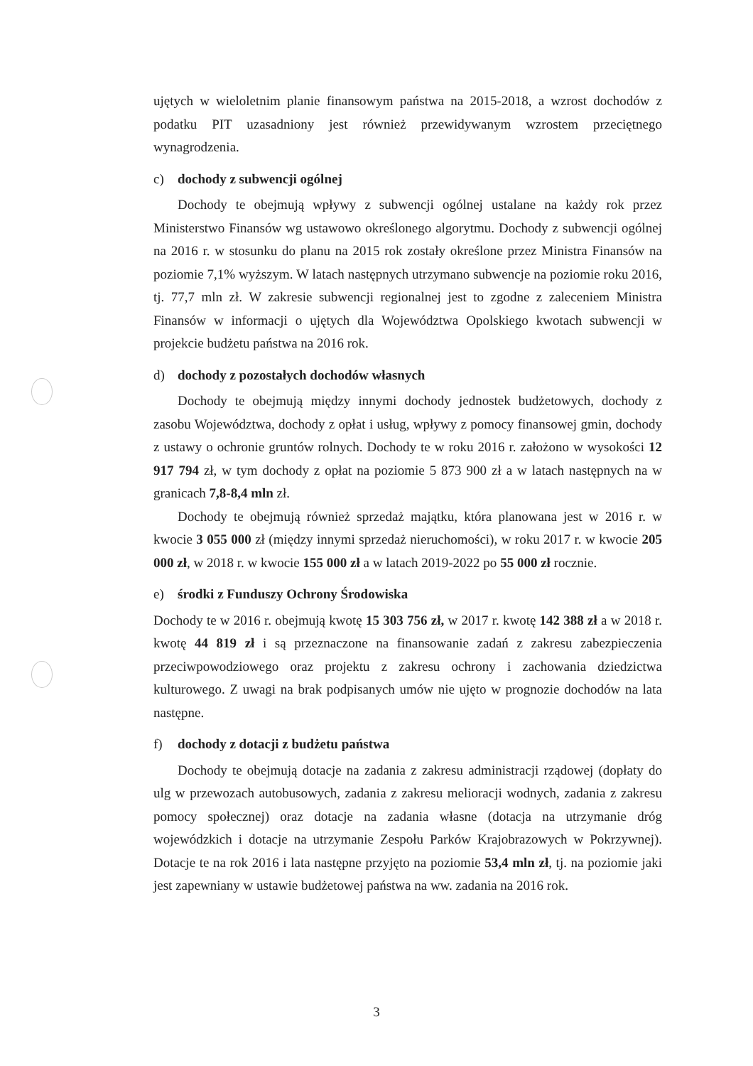ujętych w wieloletnim planie finansowym państwa na 2015-2018, a wzrost dochodów z podatku PIT uzasadniony jest również przewidywanym wzrostem przeciętnego wynagrodzenia.
c) dochody z subwencji ogólnej
Dochody te obejmują wpływy z subwencji ogólnej ustalane na każdy rok przez Ministerstwo Finansów wg ustawowo określonego algorytmu. Dochody z subwencji ogólnej na 2016 r. w stosunku do planu na 2015 rok zostały określone przez Ministra Finansów na poziomie 7,1% wyższym. W latach następnych utrzymano subwencje na poziomie roku 2016, tj. 77,7 mln zł. W zakresie subwencji regionalnej jest to zgodne z zaleceniem Ministra Finansów w informacji o ujętych dla Województwa Opolskiego kwotach subwencji w projekcie budżetu państwa na 2016 rok.
d) dochody z pozostałych dochodów własnych
Dochody te obejmują między innymi dochody jednostek budżetowych, dochody z zasobu Województwa, dochody z opłat i usług, wpływy z pomocy finansowej gmin, dochody z ustawy o ochronie gruntów rolnych. Dochody te w roku 2016 r. założono w wysokości 12 917 794 zł, w tym dochody z opłat na poziomie 5 873 900 zł a w latach następnych na w granicach 7,8-8,4 mln zł.
Dochody te obejmują również sprzedaż majątku, która planowana jest w 2016 r. w kwocie 3 055 000 zł (między innymi sprzedaż nieruchomości), w roku 2017 r. w kwocie 205 000 zł, w 2018 r. w kwocie 155 000 zł a w latach 2019-2022 po 55 000 zł rocznie.
e) środki z Funduszy Ochrony Środowiska
Dochody te w 2016 r. obejmują kwotę 15 303 756 zł, w 2017 r. kwotę 142 388 zł a w 2018 r. kwotę 44 819 zł i są przeznaczone na finansowanie zadań z zakresu zabezpieczenia przeciwpowodziowego oraz projektu z zakresu ochrony i zachowania dziedzictwa kulturowego. Z uwagi na brak podpisanych umów nie ujęto w prognozie dochodów na lata następne.
f) dochody z dotacji z budżetu państwa
Dochody te obejmują dotacje na zadania z zakresu administracji rządowej (dopłaty do ulg w przewozach autobusowych, zadania z zakresu melioracji wodnych, zadania z zakresu pomocy społecznej) oraz dotacje na zadania własne (dotacja na utrzymanie dróg wojewódzkich i dotacje na utrzymanie Zespołu Parków Krajobrazowych w Pokrzywnej). Dotacje te na rok 2016 i lata następne przyjęto na poziomie 53,4 mln zł, tj. na poziomie jaki jest zapewniany w ustawie budżetowej państwa na ww. zadania na 2016 rok.
3